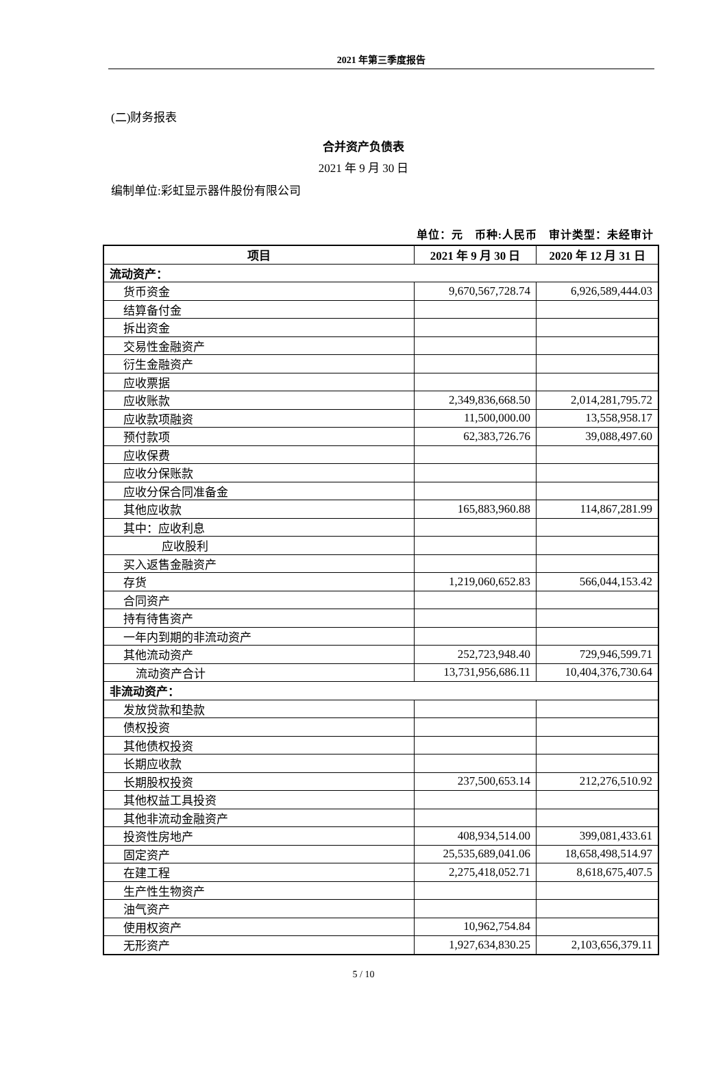2021 年第三季度报告
(二)财务报表
合并资产负债表
2021 年 9 月 30 日
编制单位:彩虹显示器件股份有限公司
单位：元　币种:人民币　审计类型：未经审计
| 项目 | 2021 年 9 月 30 日 | 2020 年 12 月 31 日 |
| --- | --- | --- |
| 流动资产： | | |
| 货币资金 | 9,670,567,728.74 | 6,926,589,444.03 |
| 结算备付金 | | |
| 拆出资金 | | |
| 交易性金融资产 | | |
| 衍生金融资产 | | |
| 应收票据 | | |
| 应收账款 | 2,349,836,668.50 | 2,014,281,795.72 |
| 应收款项融资 | 11,500,000.00 | 13,558,958.17 |
| 预付款项 | 62,383,726.76 | 39,088,497.60 |
| 应收保费 | | |
| 应收分保账款 | | |
| 应收分保合同准备金 | | |
| 其他应收款 | 165,883,960.88 | 114,867,281.99 |
| 其中：应收利息 | | |
| 应收股利 | | |
| 买入返售金融资产 | | |
| 存货 | 1,219,060,652.83 | 566,044,153.42 |
| 合同资产 | | |
| 持有待售资产 | | |
| 一年内到期的非流动资产 | | |
| 其他流动资产 | 252,723,948.40 | 729,946,599.71 |
| 流动资产合计 | 13,731,956,686.11 | 10,404,376,730.64 |
| 非流动资产： | | |
| 发放贷款和垫款 | | |
| 债权投资 | | |
| 其他债权投资 | | |
| 长期应收款 | | |
| 长期股权投资 | 237,500,653.14 | 212,276,510.92 |
| 其他权益工具投资 | | |
| 其他非流动金融资产 | | |
| 投资性房地产 | 408,934,514.00 | 399,081,433.61 |
| 固定资产 | 25,535,689,041.06 | 18,658,498,514.97 |
| 在建工程 | 2,275,418,052.71 | 8,618,675,407.5 |
| 生产性生物资产 | | |
| 油气资产 | | |
| 使用权资产 | 10,962,754.84 | |
| 无形资产 | 1,927,634,830.25 | 2,103,656,379.11 |
5 / 10